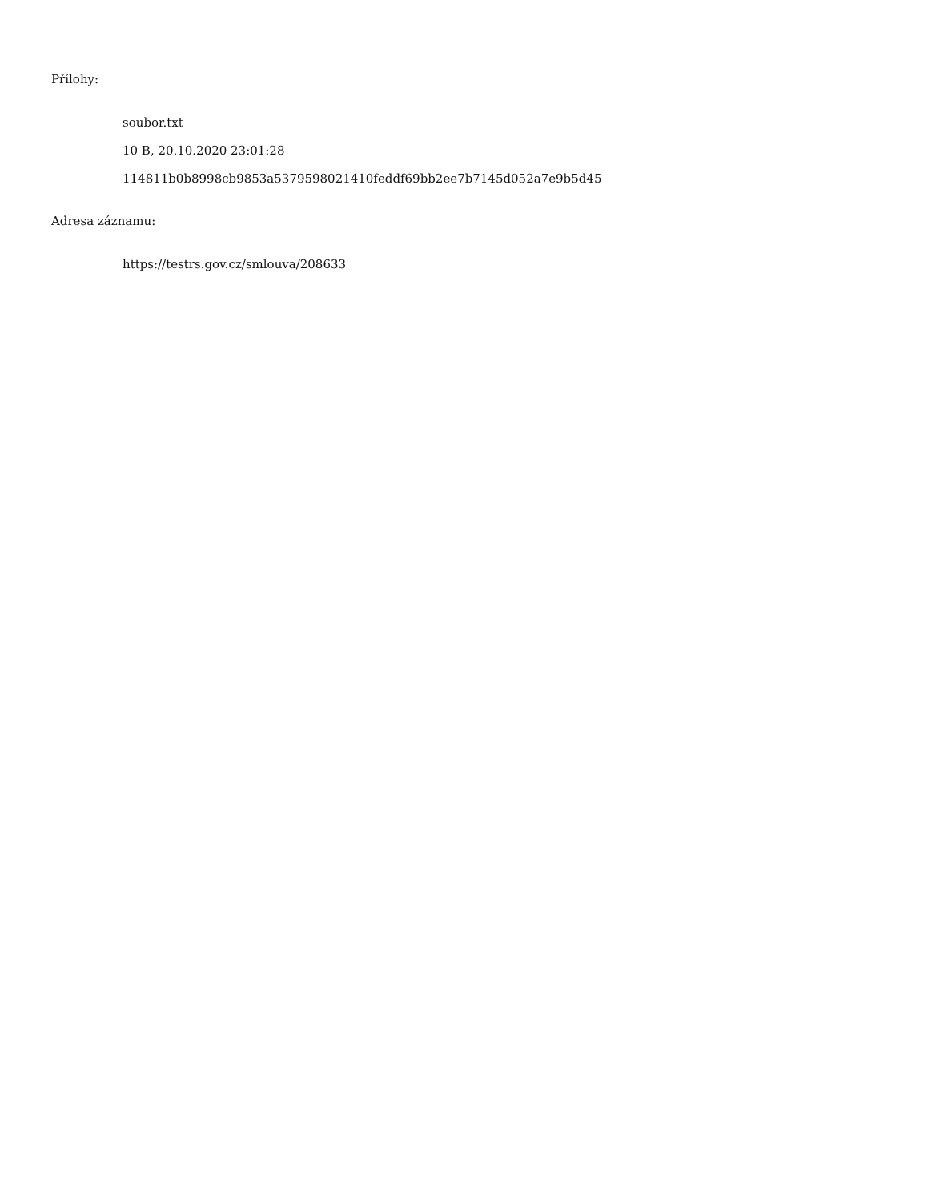Přílohy:
soubor.txt
10 B, 20.10.2020 23:01:28
114811b0b8998cb9853a5379598021410feddf69bb2ee7b7145d052a7e9b5d45
Adresa záznamu:
https://testrs.gov.cz/smlouva/208633